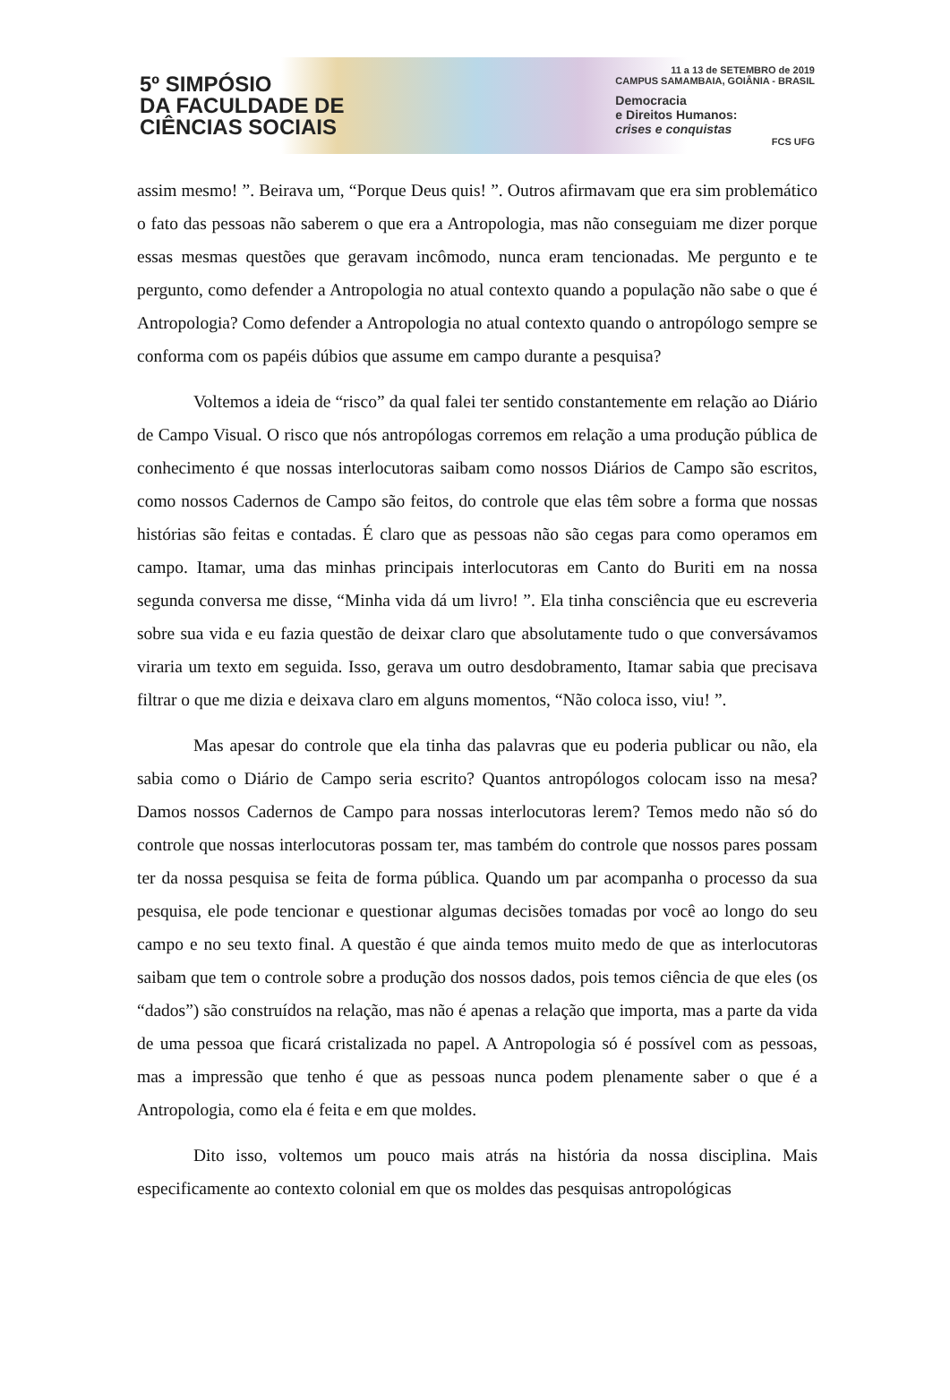5º SIMPÓSIO
DA FACULDADE DE
CIÊNCIAS SOCIAIS
11 a 13 de SETEMBRO de 2019
CAMPUS SAMAMBAIA, GOIÂNIA - BRASIL
Democracia
e Direitos Humanos:
crises e conquistas
FCS UFG
assim mesmo! ”. Beirava um, “Porque Deus quis! ”. Outros afirmavam que era sim problemático o fato das pessoas não saberem o que era a Antropologia, mas não conseguiam me dizer porque essas mesmas questões que geravam incômodo, nunca eram tencionadas. Me pergunto e te pergunto, como defender a Antropologia no atual contexto quando a população não sabe o que é Antropologia? Como defender a Antropologia no atual contexto quando o antropólogo sempre se conforma com os papéis dúbios que assume em campo durante a pesquisa?
Voltemos a ideia de “risco” da qual falei ter sentido constantemente em relação ao Diário de Campo Visual. O risco que nós antropólogas corremos em relação a uma produção pública de conhecimento é que nossas interlocutoras saibam como nossos Diários de Campo são escritos, como nossos Cadernos de Campo são feitos, do controle que elas têm sobre a forma que nossas histórias são feitas e contadas. É claro que as pessoas não são cegas para como operamos em campo. Itamar, uma das minhas principais interlocutoras em Canto do Buriti em na nossa segunda conversa me disse, “Minha vida dá um livro! ”. Ela tinha consciência que eu escreveria sobre sua vida e eu fazia questão de deixar claro que absolutamente tudo o que conversávamos viraria um texto em seguida. Isso, gerava um outro desdobramento, Itamar sabia que precisava filtrar o que me dizia e deixava claro em alguns momentos, “Não coloca isso, viu! ”.
Mas apesar do controle que ela tinha das palavras que eu poderia publicar ou não, ela sabia como o Diário de Campo seria escrito? Quantos antropólogos colocam isso na mesa? Damos nossos Cadernos de Campo para nossas interlocutoras lerem? Temos medo não só do controle que nossas interlocutoras possam ter, mas também do controle que nossos pares possam ter da nossa pesquisa se feita de forma pública. Quando um par acompanha o processo da sua pesquisa, ele pode tencionar e questionar algumas decisões tomadas por você ao longo do seu campo e no seu texto final. A questão é que ainda temos muito medo de que as interlocutoras saibam que tem o controle sobre a produção dos nossos dados, pois temos ciência de que eles (os “dados”) são construídos na relação, mas não é apenas a relação que importa, mas a parte da vida de uma pessoa que ficará cristalizada no papel. A Antropologia só é possível com as pessoas, mas a impressão que tenho é que as pessoas nunca podem plenamente saber o que é a Antropologia, como ela é feita e em que moldes.
Dito isso, voltemos um pouco mais atrás na história da nossa disciplina. Mais especificamente ao contexto colonial em que os moldes das pesquisas antropológicas